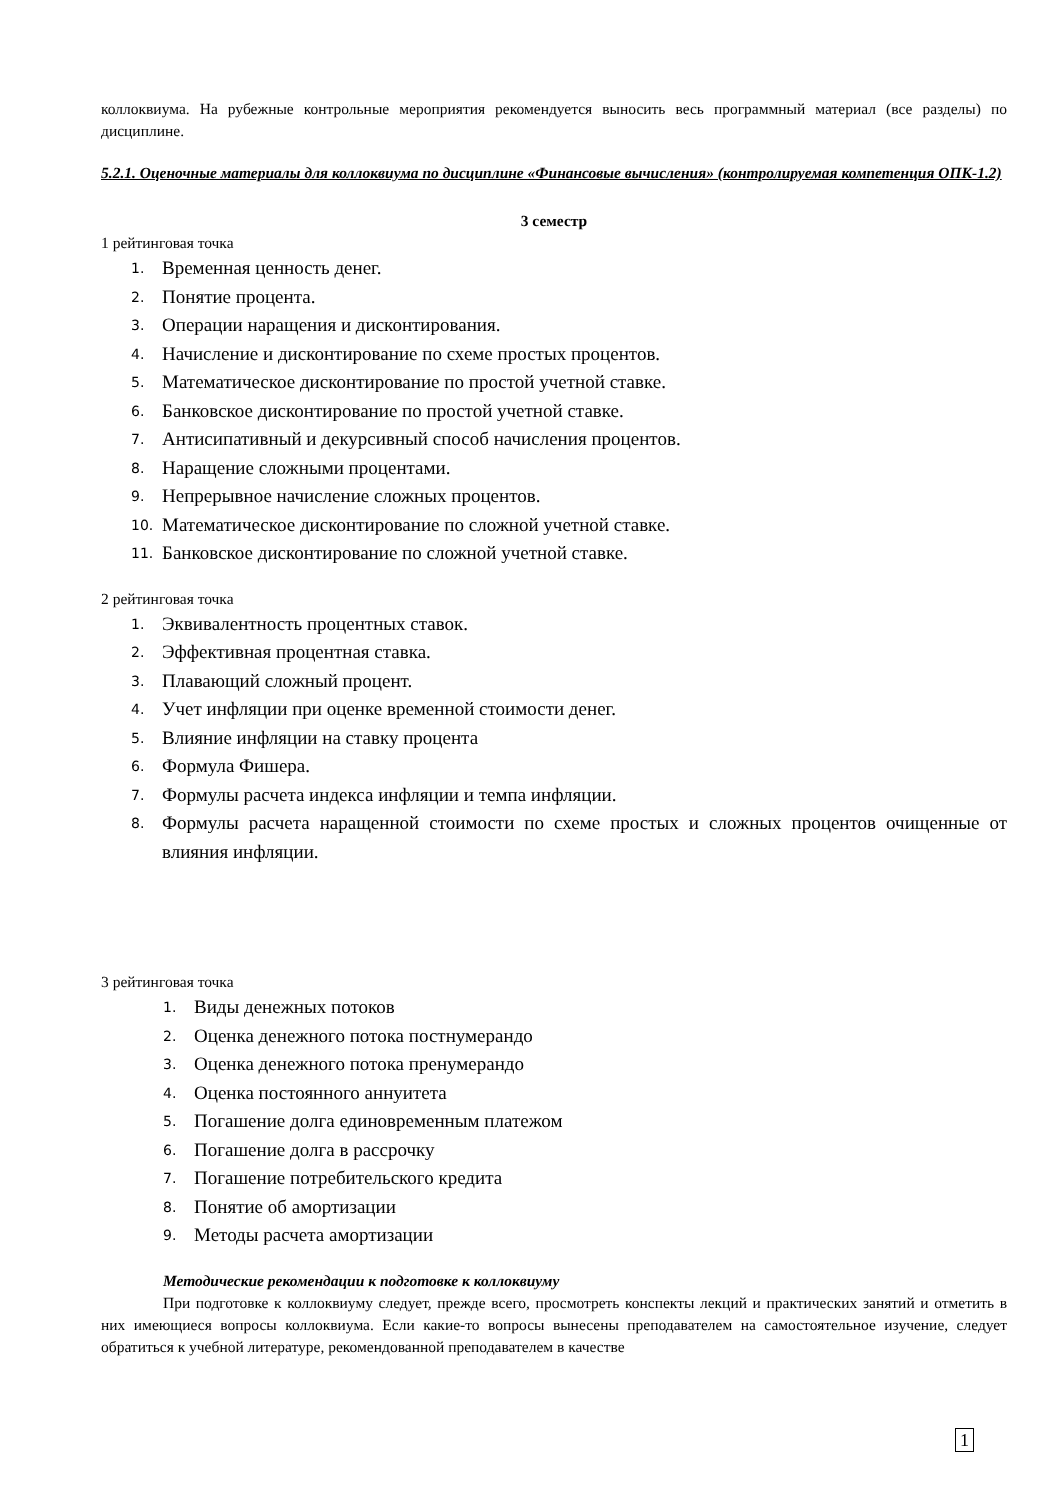коллоквиума. На рубежные контрольные мероприятия рекомендуется выносить весь программный материал (все разделы) по дисциплине.
5.2.1. Оценочные материалы для коллоквиума по дисциплине «Финансовые вычисления» (контролируемая компетенция ОПК-1.2)
3 семестр
1 рейтинговая точка
1. Временная ценность денег.
2. Понятие процента.
3. Операции наращения и дисконтирования.
4. Начисление и дисконтирование по схеме простых процентов.
5. Математическое дисконтирование по простой учетной ставке.
6. Банковское дисконтирование по простой учетной ставке.
7. Антисипативный и декурсивный способ начисления процентов.
8. Наращение сложными процентами.
9. Непрерывное начисление сложных процентов.
10. Математическое дисконтирование по сложной учетной ставке.
11. Банковское дисконтирование по сложной учетной ставке.
2 рейтинговая точка
1. Эквивалентность процентных ставок.
2. Эффективная процентная ставка.
3. Плавающий сложный процент.
4. Учет инфляции при оценке временной стоимости денег.
5. Влияние инфляции на ставку процента
6. Формула Фишера.
7. Формулы расчета индекса инфляции и темпа инфляции.
8. Формулы расчета наращенной стоимости по схеме простых и сложных процентов очищенные от влияния инфляции.
3 рейтинговая точка
1. Виды денежных потоков
2. Оценка денежного потока постнумерандо
3. Оценка денежного потока пренумерандо
4. Оценка постоянного аннуитета
5. Погашение долга единовременным платежом
6. Погашение долга в рассрочку
7. Погашение потребительского кредита
8. Понятие об амортизации
9. Методы расчета амортизации
Методические рекомендации к подготовке к коллоквиуму
При подготовке к коллоквиуму следует, прежде всего, просмотреть конспекты лекций и практических занятий и отметить в них имеющиеся вопросы коллоквиума. Если какие-то вопросы вынесены преподавателем на самостоятельное изучение, следует обратиться к учебной литературе, рекомендованной преподавателем в качестве
1